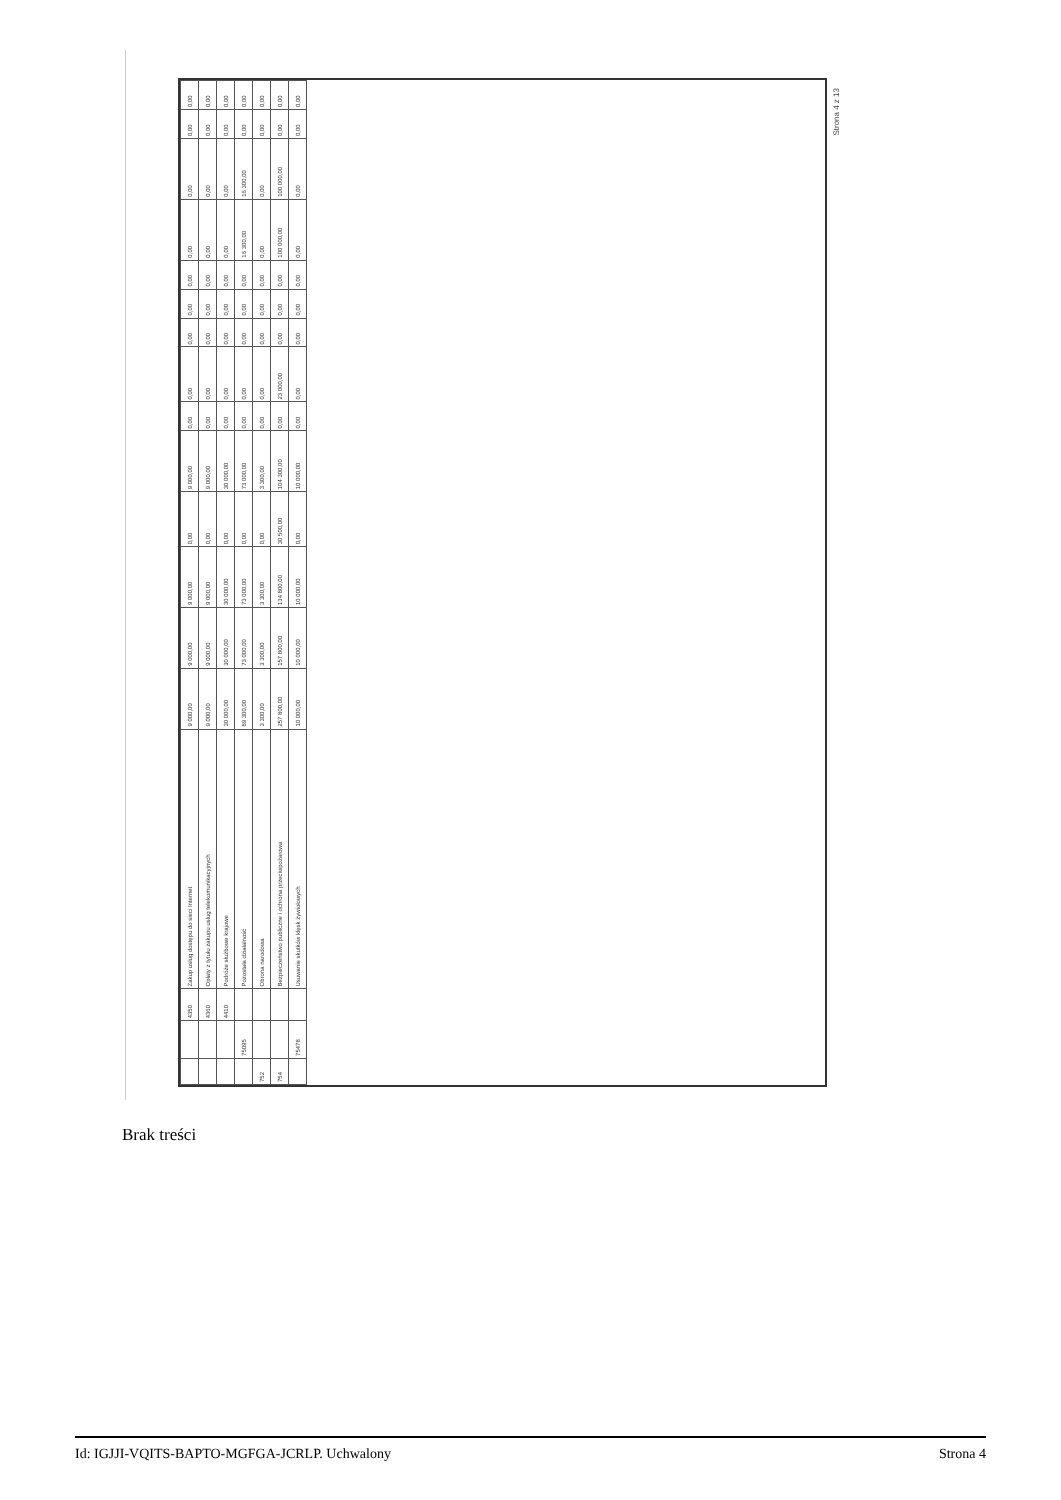| | | 4350 | Zakup usług dostępu do sieci Internet | 9 000,00 | 9 000,00 | 9 000,00 | 0,00 | 9 000,00 | 0,00 | 0,00 | 0,00 | 0,00 | 0,00 | 0,00 | 0,00 | 0,00 | 0,00 |
| | | 4360 | Opłaty z tytułu zakupu usług telekomunikacyjnych | 9 000,00 | 9 000,00 | 9 000,00 | 0,00 | 9 000,00 | 0,00 | 0,00 | 0,00 | 0,00 | 0,00 | 0,00 | 0,00 | 0,00 | 0,00 |
| | | 4410 | Podróże służbowe krajowe | 30 000,00 | 30 000,00 | 30 000,00 | 0,00 | 30 000,00 | 0,00 | 0,00 | 0,00 | 0,00 | 0,00 | 0,00 | 0,00 | 0,00 | 0,00 |
| | 75095 | | Pozostała działalność | 89 300,00 | 73 000,00 | 73 000,00 | 0,00 | 73 000,00 | 0,00 | 0,00 | 0,00 | 0,00 | 0,00 | 16 300,00 | 16 300,00 | 0,00 | 0,00 |
| 752 | | | Obrona narodowa | 3 300,00 | 3 300,00 | 3 300,00 | 0,00 | 3 300,00 | 0,00 | 0,00 | 0,00 | 0,00 | 0,00 | 0,00 | 0,00 | 0,00 | 0,00 |
| 754 | | | Bezpieczeństwo publiczne i ochrona przeciwpożarowa | 257 800,00 | 157 800,00 | 134 800,00 | 30 500,00 | 104 300,00 | 0,00 | 23 000,00 | 0,00 | 0,00 | 0,00 | 100 000,00 | 100 000,00 | 0,00 | 0,00 |
| | 75478 | | Usuwanie skutków klęsk żywiołowych | 10 000,00 | 10 000,00 | 10 000,00 | 0,00 | 10 000,00 | 0,00 | 0,00 | 0,00 | 0,00 | 0,00 | 0,00 | 0,00 | 0,00 | 0,00 |
Strona 4 z 13
Brak treści
Id: IGJJI-VQITS-BAPTO-MGFGA-JCRLP. Uchwalony Strona 4